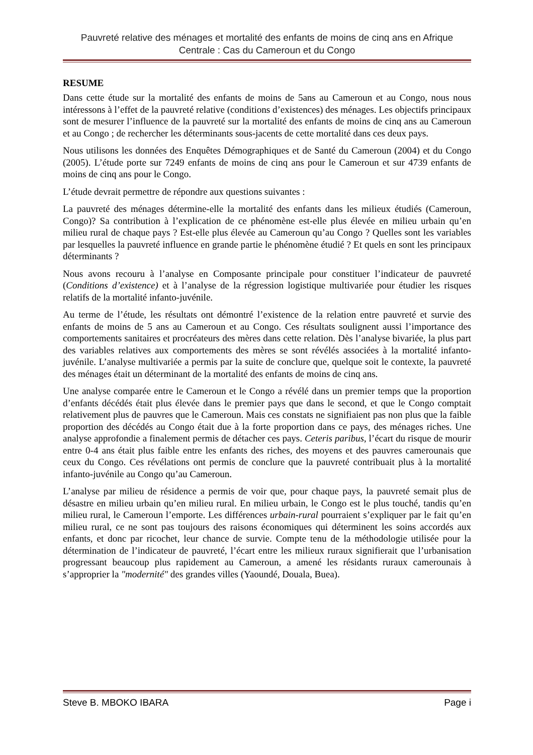Pauvreté relative des ménages et mortalité des enfants de moins de cinq ans en Afrique Centrale : Cas du Cameroun et du Congo
RESUME
Dans cette étude sur la mortalité des enfants de moins de 5ans au Cameroun et au Congo, nous nous intéressons à l’effet de la pauvreté relative (conditions d’existences) des ménages. Les objectifs principaux sont de mesurer l’influence de la pauvreté sur la mortalité des enfants de moins de cinq ans au Cameroun et au Congo ; de rechercher les déterminants sous-jacents de cette mortalité dans ces deux pays.
Nous utilisons les données des Enquêtes Démographiques et de Santé du Cameroun (2004) et du Congo (2005). L’étude porte sur 7249 enfants de moins de cinq ans pour le Cameroun et sur 4739 enfants de moins de cinq ans pour le Congo.
L’étude devrait permettre de répondre aux questions suivantes :
La pauvreté des ménages détermine-elle la mortalité des enfants dans les milieux étudiés (Cameroun, Congo)? Sa contribution à l’explication de ce phénomène est-elle plus élevée en milieu urbain qu’en milieu rural de chaque pays ? Est-elle plus élevée au Cameroun qu’au Congo ? Quelles sont les variables par lesquelles la pauvreté influence en grande partie le phénomène étudié ? Et quels en sont les principaux déterminants ?
Nous avons recouru à l’analyse en Composante principale pour constituer l’indicateur de pauvreté (Conditions d’existence) et à l’analyse de la régression logistique multivariée pour étudier les risques relatifs de la mortalité infanto-juvénile.
Au terme de l’étude, les résultats ont démontré l’existence de la relation entre pauvreté et survie des enfants de moins de 5 ans au Cameroun et au Congo. Ces résultats soulignent aussi l’importance des comportements sanitaires et procréateurs des mères dans cette relation. Dès l’analyse bivariée, la plus part des variables relatives aux comportements des mères se sont révélés associées à la mortalité infanto-juvénile. L’analyse multivariée a permis par la suite de conclure que, quelque soit le contexte, la pauvreté des ménages était un déterminant de la mortalité des enfants de moins de cinq ans.
Une analyse comparée entre le Cameroun et le Congo a révélé dans un premier temps que la proportion d’enfants décédés était plus élevée dans le premier pays que dans le second, et que le Congo comptait relativement plus de pauvres que le Cameroun. Mais ces constats ne signifiaient pas non plus que la faible proportion des décédés au Congo était due à la forte proportion dans ce pays, des ménages riches. Une analyse approfondie a finalement permis de détacher ces pays. Ceteris paribus, l’écart du risque de mourir entre 0-4 ans était plus faible entre les enfants des riches, des moyens et des pauvres camerounais que ceux du Congo. Ces révélations ont permis de conclure que la pauvreté contribuait plus à la mortalité infanto-juvénile au Congo qu’au Cameroun.
L’analyse par milieu de résidence a permis de voir que, pour chaque pays, la pauvreté semait plus de désastre en milieu urbain qu’en milieu rural. En milieu urbain, le Congo est le plus touché, tandis qu’en milieu rural, le Cameroun l’emporte. Les différences urbain-rural pourraient s’expliquer par le fait qu’en milieu rural, ce ne sont pas toujours des raisons économiques qui déterminent les soins accordés aux enfants, et donc par ricochet, leur chance de survie. Compte tenu de la méthodologie utilisée pour la détermination de l’indicateur de pauvreté, l’écart entre les milieux ruraux signifierait que l’urbanisation progressant beaucoup plus rapidement au Cameroun, a amené les résidants ruraux camerounais à s’approprier la "modernité" des grandes villes (Yaoundé, Douala, Buea).
Steve B. MBOKO IBARA Page i